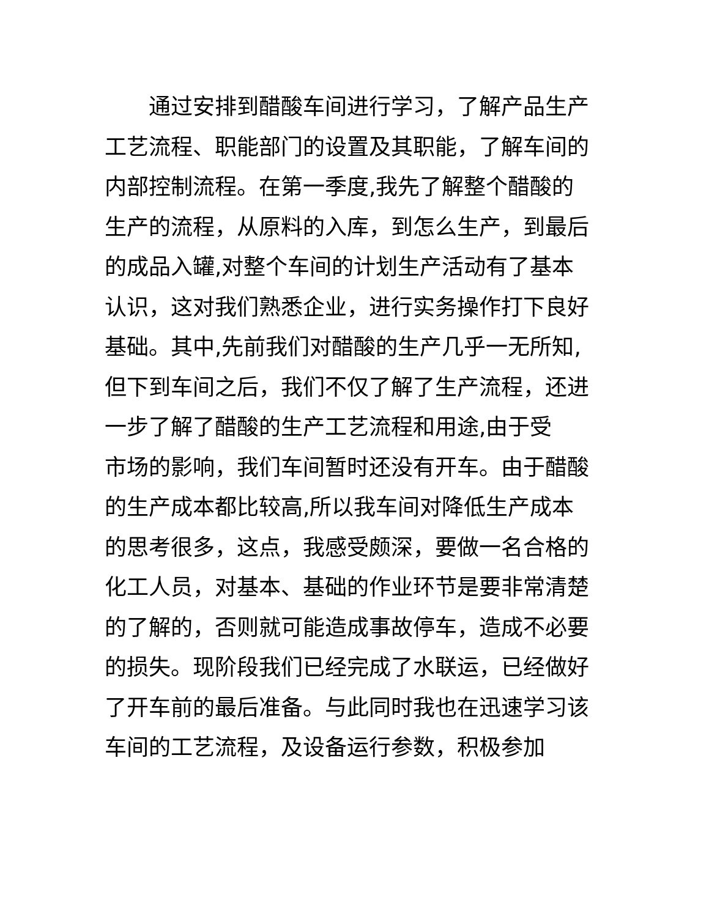通过安排到醋酸车间进行学习，了解产品生产
工艺流程、职能部门的设置及其职能，了解车间的
内部控制流程。在第一季度,我先了解整个醋酸的
生产的流程，从原料的入库，到怎么生产，到最后
的成品入罐,对整个车间的计划生产活动有了基本
认识，这对我们熟悉企业，进行实务操作打下良好
基础。其中,先前我们对醋酸的生产几乎一无所知,
但下到车间之后，我们不仅了解了生产流程，还进
一步了解了醋酸的生产工艺流程和用途,由于受
市场的影响，我们车间暂时还没有开车。由于醋酸
的生产成本都比较高,所以我车间对降低生产成本
的思考很多，这点，我感受颇深，要做一名合格的
化工人员，对基本、基础的作业环节是要非常清楚
的了解的，否则就可能造成事故停车，造成不必要
的损失。现阶段我们已经完成了水联运，已经做好
了开车前的最后准备。与此同时我也在迅速学习该
车间的工艺流程，及设备运行参数，积极参加